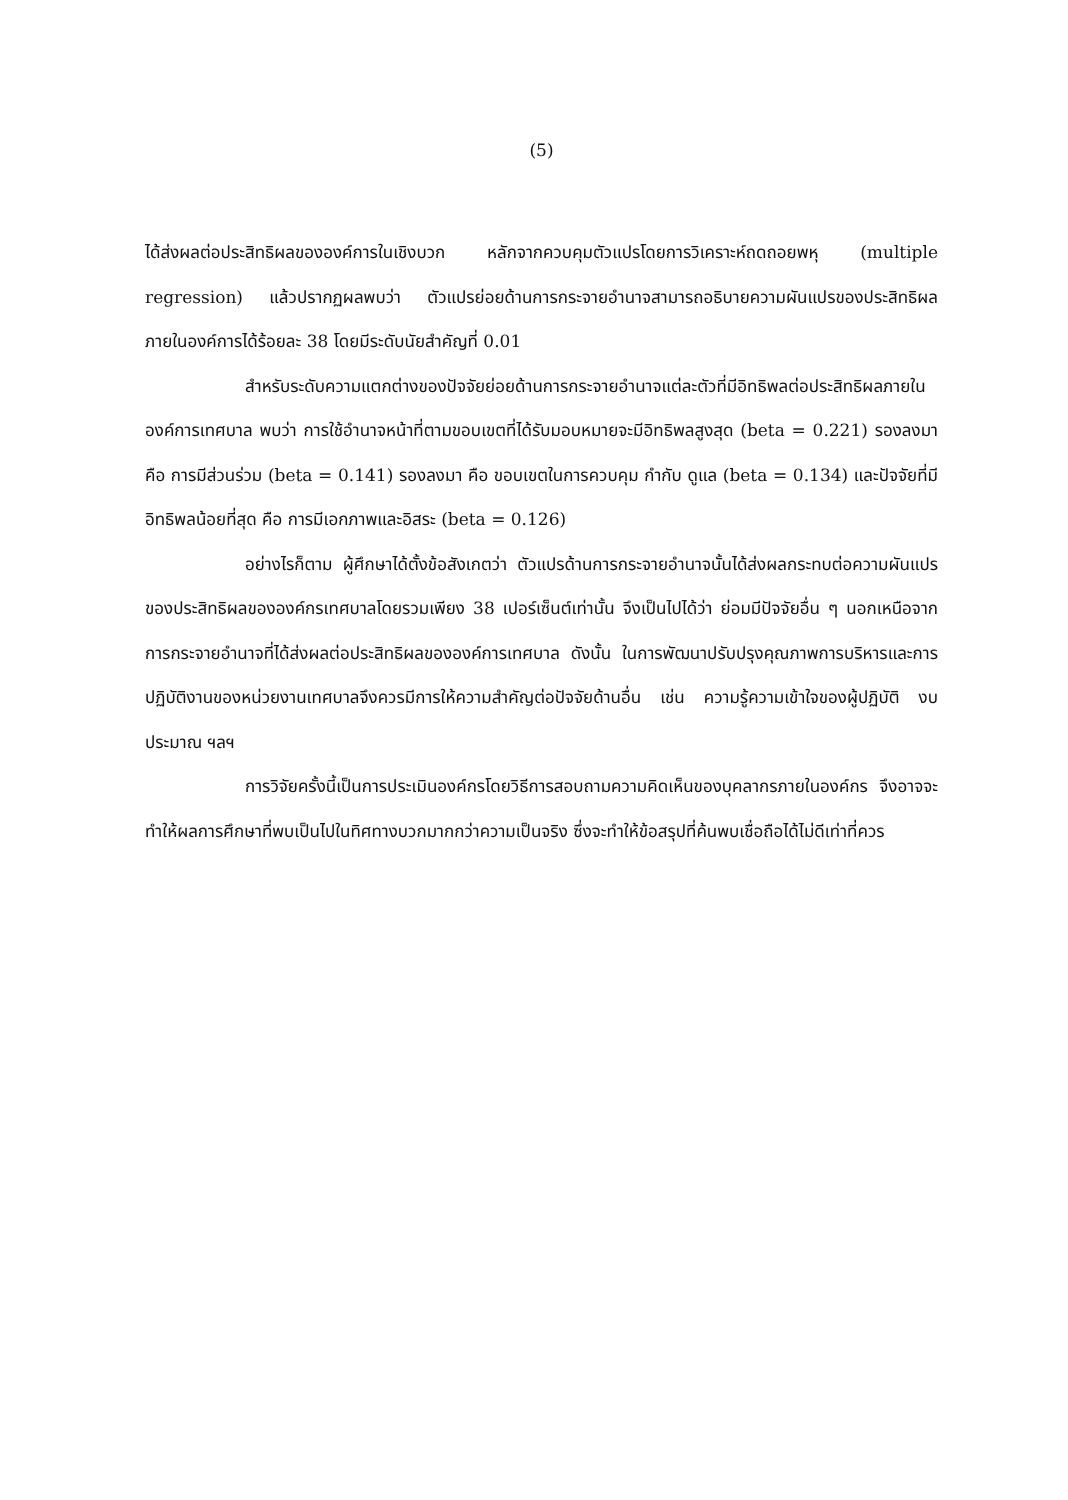(5)
ได้ส่งผลต่อประสิทธิผลขององค์การในเชิงบวก หลักจากควบคุมตัวแปรโดยการวิเคราะห์ถดถอยพหุ (multiple regression) แล้วปรากฏผลพบว่า ตัวแปรย่อยด้านการกระจายอำนาจสามารถอธิบายความผันแปรของประสิทธิผลภายในองค์การได้ร้อยละ 38 โดยมีระดับนัยสำคัญที่ 0.01
สำหรับระดับความแตกต่างของปัจจัยย่อยด้านการกระจายอำนาจแต่ละตัวที่มีอิทธิพลต่อประสิทธิผลภายในองค์การเทศบาล พบว่า การใช้อำนาจหน้าที่ตามขอบเขตที่ได้รับมอบหมายจะมีอิทธิพลสูงสุด (beta = 0.221) รองลงมา คือ การมีส่วนร่วม (beta = 0.141) รองลงมา คือ ขอบเขตในการควบคุม กำกับ ดูแล (beta = 0.134) และปัจจัยที่มีอิทธิพลน้อยที่สุด คือ การมีเอกภาพและอิสระ (beta = 0.126)
อย่างไรก็ตาม ผู้ศึกษาได้ตั้งข้อสังเกตว่า ตัวแปรด้านการกระจายอำนาจนั้นได้ส่งผลกระทบต่อความผันแปรของประสิทธิผลขององค์กรเทศบาลโดยรวมเพียง 38 เปอร์เซ็นต์เท่านั้น จึงเป็นไปได้ว่า ย่อมมีปัจจัยอื่น ๆ นอกเหนือจากการกระจายอำนาจที่ได้ส่งผลต่อประสิทธิผลขององค์การเทศบาล ดังนั้น ในการพัฒนาปรับปรุงคุณภาพการบริหารและการปฏิบัติงานของหน่วยงานเทศบาลจึงควรมีการให้ความสำคัญต่อปัจจัยด้านอื่น เช่น ความรู้ความเข้าใจของผู้ปฏิบัติ งบประมาณ ฯลฯ
การวิจัยครั้งนี้เป็นการประเมินองค์กรโดยวิธีการสอบถามความคิดเห็นของบุคลากรภายในองค์กร จึงอาจจะทำให้ผลการศึกษาที่พบเป็นไปในทิศทางบวกมากกว่าความเป็นจริง ซึ่งจะทำให้ข้อสรุปที่ค้นพบเชื่อถือได้ไม่ดีเท่าที่ควร